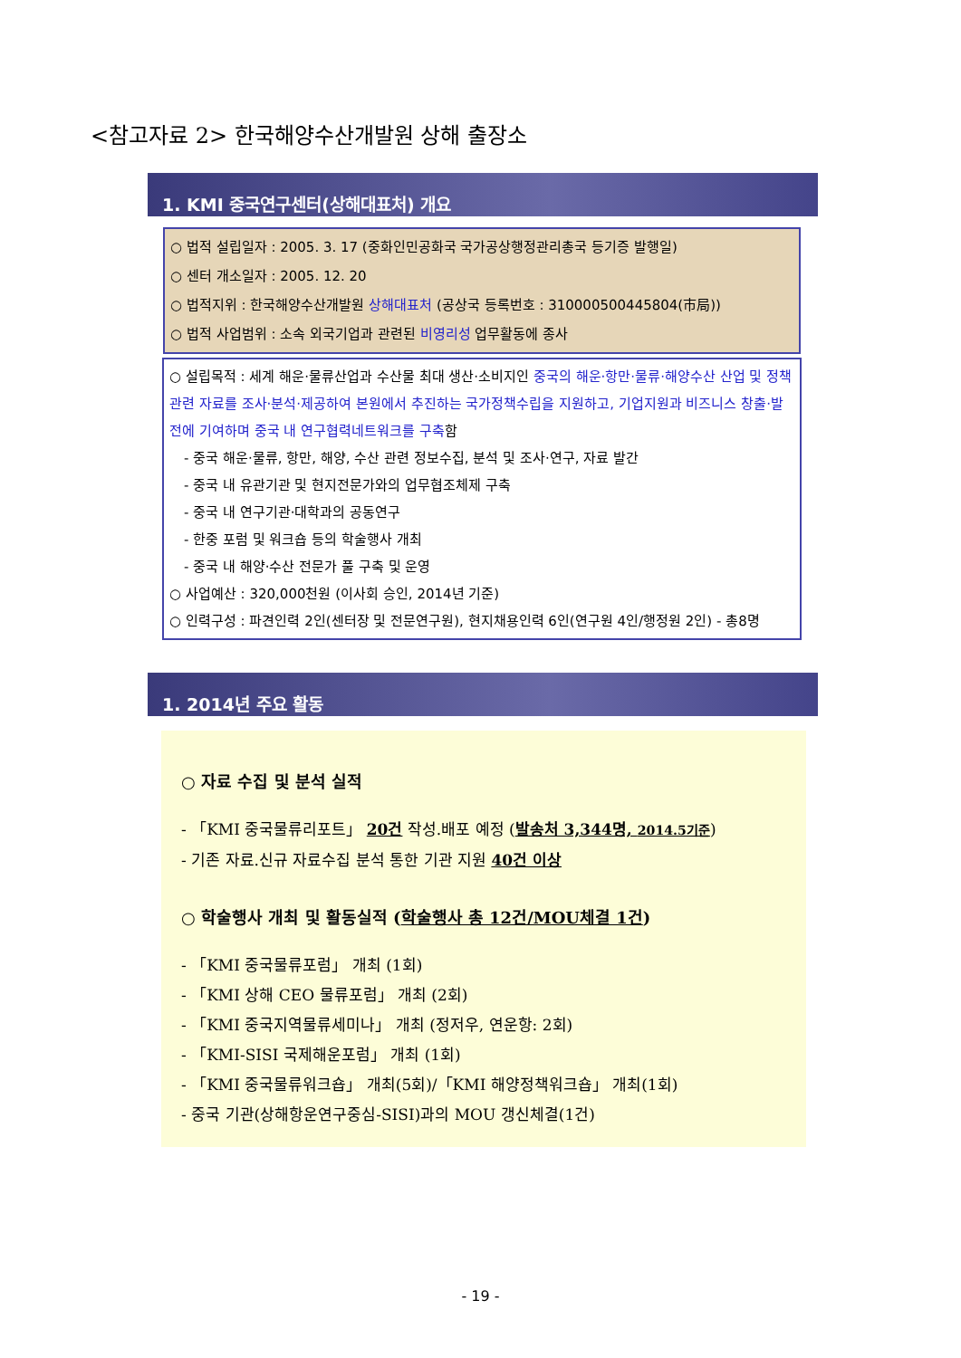<참고자료 2> 한국해양수산개발원 상해 출장소
1. KMI 중국연구센터(상해대표처) 개요
○ 법적 설립일자 : 2005. 3. 17 (중화인민공화국 국가공상행정관리총국 등기증 발행일)
○ 센터 개소일자 : 2005. 12. 20
○ 법적지위 : 한국해양수산개발원 상해대표처 (공상국 등록번호 : 310000500445804(市局))
○ 법적 사업범위 : 소속 외국기업과 관련된 비영리성 업무활동에 종사
○ 설립목적 : 세계 해운·물류산업과 수산물 최대 생산·소비지인 중국의 해운·항만·물류·해양수산 산업 및 정책 관련 자료를 조사·분석·제공하여 본원에서 추진하는 국가정책수립을 지원하고, 기업지원과 비즈니스 창출·발전에 기여하며 중국 내 연구협력네트워크를 구축함
- 중국 해운·물류, 항만, 해양, 수산 관련 정보수집, 분석 및 조사·연구, 자료 발간
- 중국 내 유관기관 및 현지전문가와의 업무협조체제 구축
- 중국 내 연구기관·대학과의 공동연구
- 한중 포럼 및 워크숍 등의 학술행사 개최
- 중국 내 해양·수산 전문가 풀 구축 및 운영
○ 사업예산 : 320,000천원 (이사회 승인, 2014년 기준)
○ 인력구성 : 파견인력 2인(센터장 및 전문연구원), 현지채용인력 6인(연구원 4인/행정원 2인) - 총8명
1. 2014년 주요 활동
○ 자료 수집 및 분석 실적
- 「KMI 중국물류리포트」 20건 작성.배포 예정 (발송처 3,344명, 2014.5기준)
- 기존 자료.신규 자료수집 분석 통한 기관 지원 40건 이상
○ 학술행사 개최 및 활동실적 (학술행사 총 12건/MOU체결 1건)
- 「KMI 중국물류포럼」 개최 (1회)
- 「KMI 상해 CEO 물류포럼」 개최 (2회)
- 「KMI 중국지역물류세미나」 개최 (정저우, 연운항: 2회)
- 「KMI-SISI 국제해운포럼」 개최 (1회)
- 「KMI 중국물류워크숍」 개최(5회)/「KMI 해양정책워크숍」 개최(1회)
- 중국 기관(상해항운연구중심-SISI)과의 MOU 갱신체결(1건)
- 19 -